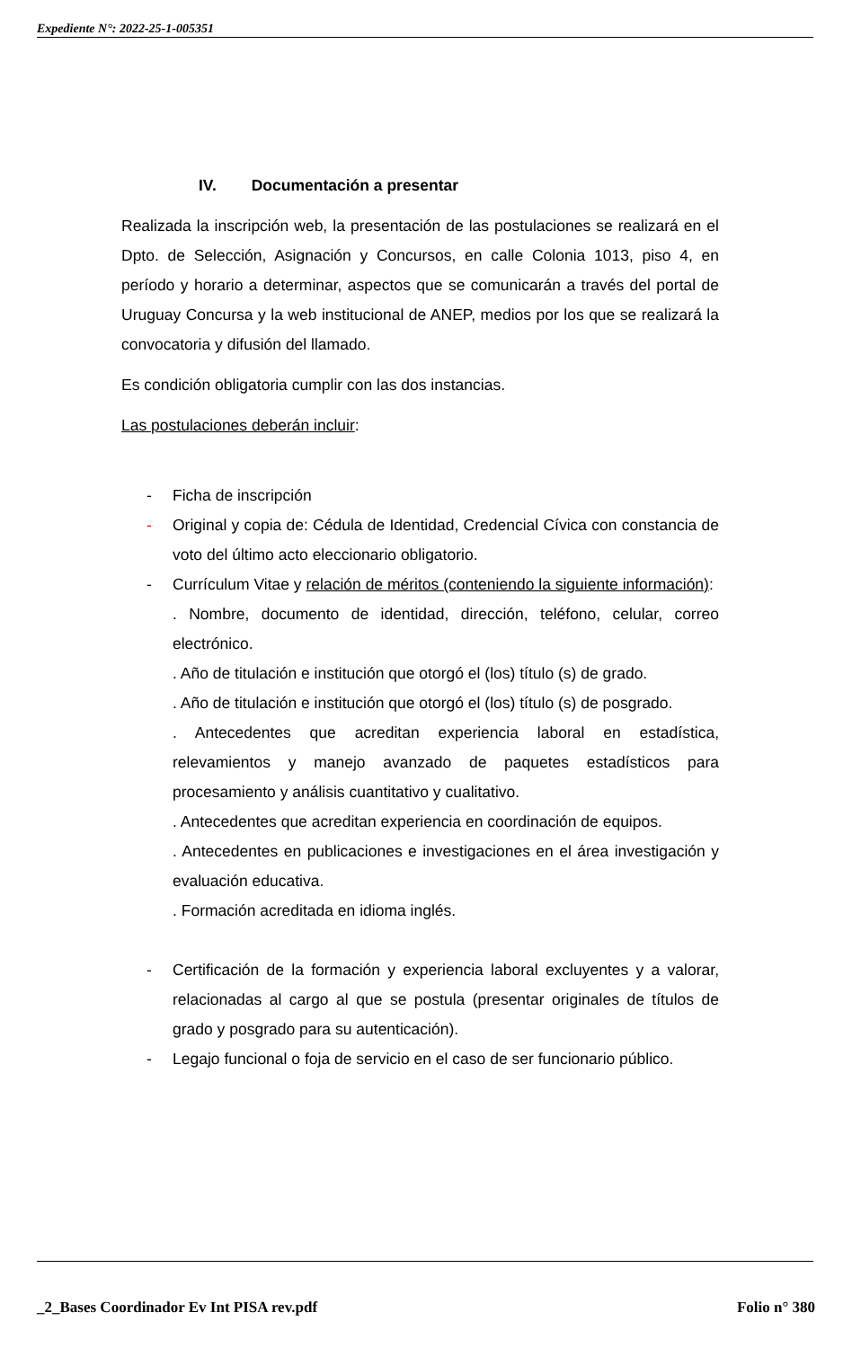Expediente N°: 2022-25-1-005351
IV. Documentación a presentar
Realizada la inscripción web, la presentación de las postulaciones se realizará en el Dpto. de Selección, Asignación y Concursos, en calle Colonia 1013, piso 4, en período y horario a determinar, aspectos que se comunicarán a través del portal de Uruguay Concursa y la web institucional de ANEP, medios por los que se realizará la convocatoria y difusión del llamado.
Es condición obligatoria cumplir con las dos instancias.
Las postulaciones deberán incluir:
- Ficha de inscripción
- Original y copia de: Cédula de Identidad, Credencial Cívica con constancia de voto del último acto eleccionario obligatorio.
- Currículum Vitae y relación de méritos (conteniendo la siguiente información):
. Nombre, documento de identidad, dirección, teléfono, celular, correo electrónico.
. Año de titulación e institución que otorgó el (los) título (s) de grado.
. Año de titulación e institución que otorgó el (los) título (s) de posgrado.
. Antecedentes que acreditan experiencia laboral en estadística, relevamientos y manejo avanzado de paquetes estadísticos para procesamiento y análisis cuantitativo y cualitativo.
. Antecedentes que acreditan experiencia en coordinación de equipos.
. Antecedentes en publicaciones e investigaciones en el área investigación y evaluación educativa.
. Formación acreditada en idioma inglés.
- Certificación de la formación y experiencia laboral excluyentes y a valorar, relacionadas al cargo al que se postula (presentar originales de títulos de grado y posgrado para su autenticación).
- Legajo funcional o foja de servicio en el caso de ser funcionario público.
_2_Bases Coordinador Ev Int PISA rev.pdf Folio n° 380